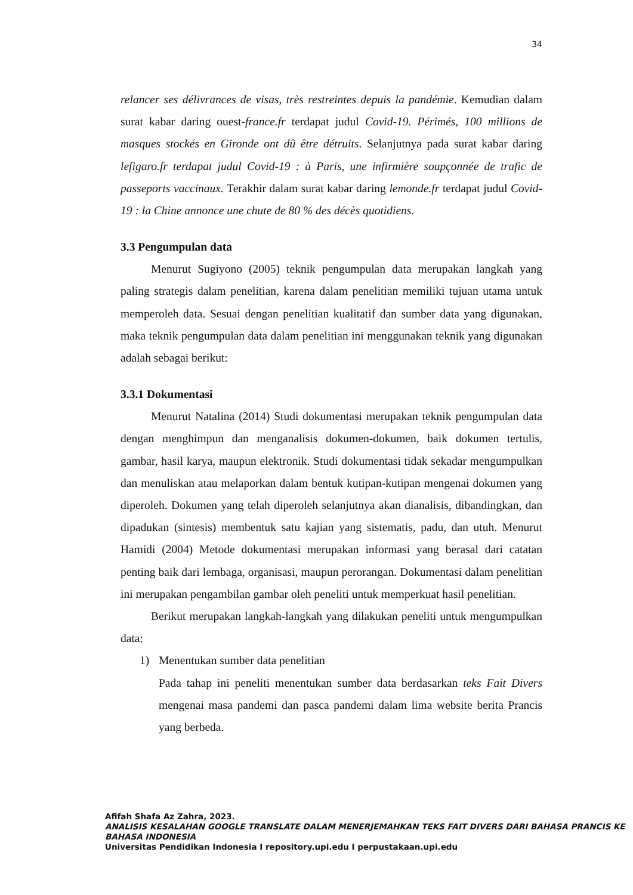34
relancer ses délivrances de visas, très restreintes depuis la pandémie. Kemudian dalam surat kabar daring ouest-france.fr terdapat judul Covid-19. Périmés, 100 millions de masques stockés en Gironde ont dû être détruits. Selanjutnya pada surat kabar daring lefigaro.fr terdapat judul Covid-19 : à Paris, une infirmière soupçonnée de trafic de passeports vaccinaux. Terakhir dalam surat kabar daring lemonde.fr terdapat judul Covid-19 : la Chine annonce une chute de 80 % des décès quotidiens.
3.3 Pengumpulan data
Menurut Sugiyono (2005) teknik pengumpulan data merupakan langkah yang paling strategis dalam penelitian, karena dalam penelitian memiliki tujuan utama untuk memperoleh data. Sesuai dengan penelitian kualitatif dan sumber data yang digunakan, maka teknik pengumpulan data dalam penelitian ini menggunakan teknik yang digunakan adalah sebagai berikut:
3.3.1 Dokumentasi
Menurut Natalina (2014) Studi dokumentasi merupakan teknik pengumpulan data dengan menghimpun dan menganalisis dokumen-dokumen, baik dokumen tertulis, gambar, hasil karya, maupun elektronik. Studi dokumentasi tidak sekadar mengumpulkan dan menuliskan atau melaporkan dalam bentuk kutipan-kutipan mengenai dokumen yang diperoleh. Dokumen yang telah diperoleh selanjutnya akan dianalisis, dibandingkan, dan dipadukan (sintesis) membentuk satu kajian yang sistematis, padu, dan utuh. Menurut Hamidi (2004) Metode dokumentasi merupakan informasi yang berasal dari catatan penting baik dari lembaga, organisasi, maupun perorangan. Dokumentasi dalam penelitian ini merupakan pengambilan gambar oleh peneliti untuk memperkuat hasil penelitian.
Berikut merupakan langkah-langkah yang dilakukan peneliti untuk mengumpulkan data:
1) Menentukan sumber data penelitian
Pada tahap ini peneliti menentukan sumber data berdasarkan teks Fait Divers mengenai masa pandemi dan pasca pandemi dalam lima website berita Prancis yang berbeda.
Afifah Shafa Az Zahra, 2023.
ANALISIS KESALAHAN GOOGLE TRANSLATE DALAM MENERJEMAHKAN TEKS FAIT DIVERS DARI BAHASA PRANCIS KE BAHASA INDONESIA
Universitas Pendidikan Indonesia I repository.upi.edu I perpustakaan.upi.edu